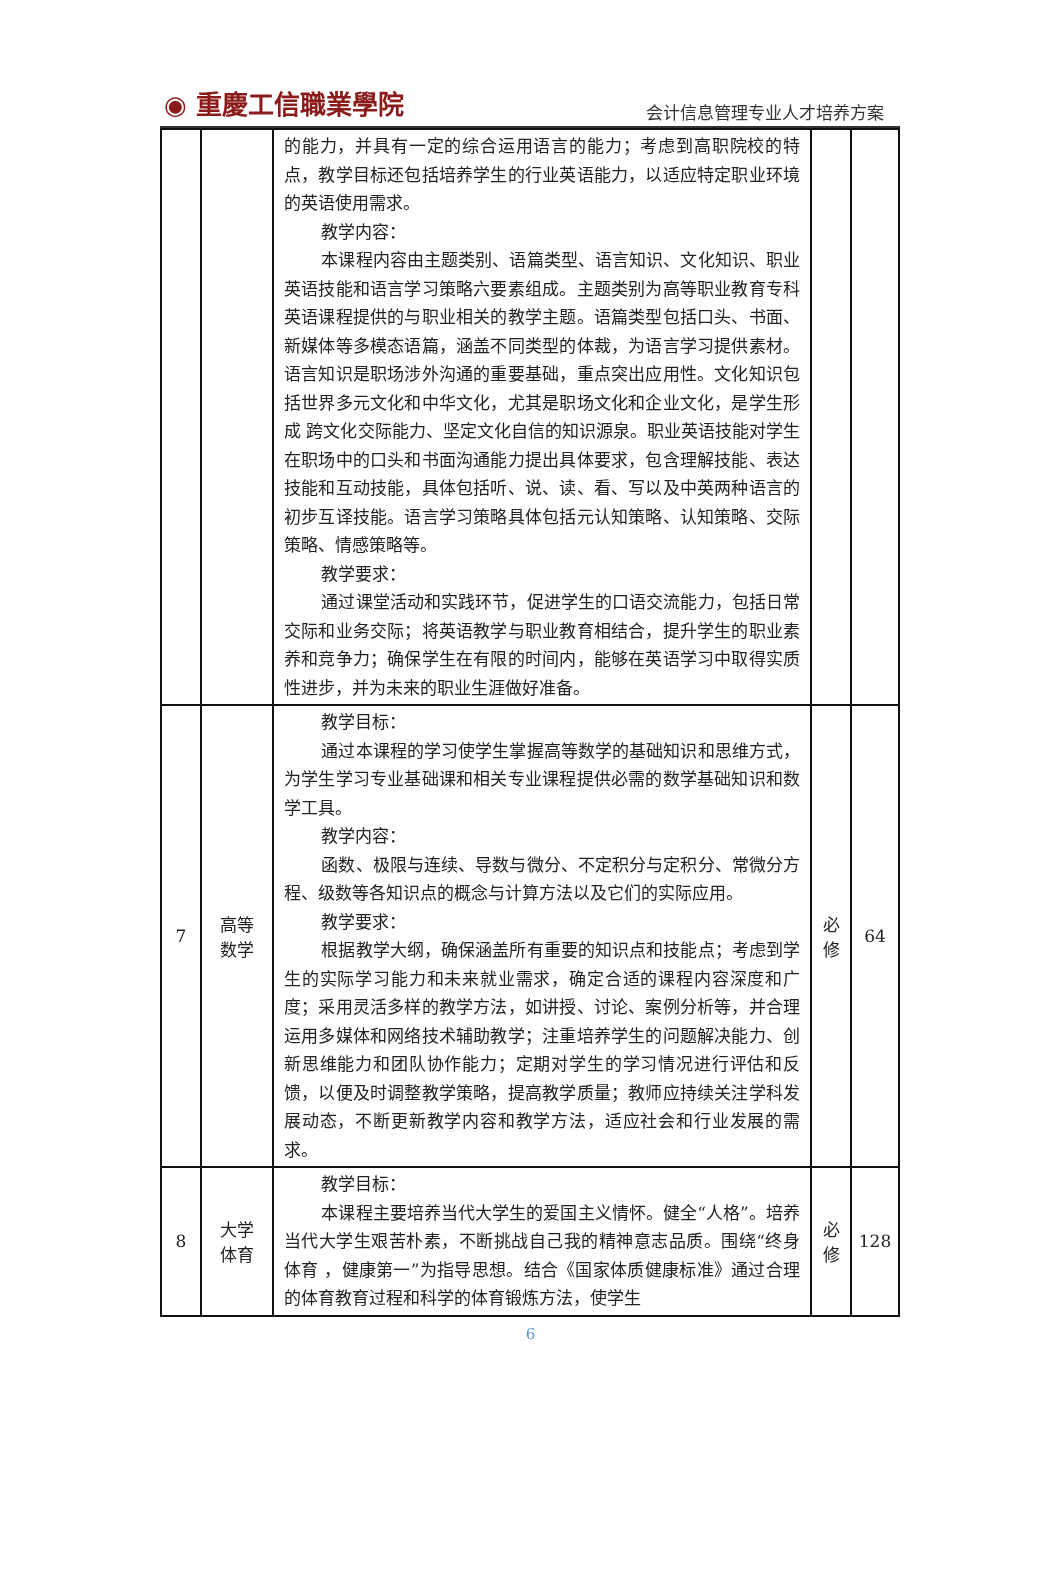◉ 重慶工信職業學院 会计信息管理专业人才培养方案
| | | 的能力，并具有一定的综合运用语言的能力；考虑到高职院校的特点，教学目标还包括培养学生的行业英语能力，以适应特定职业环境的英语使用需求。 教学内容： 本课程内容由主题类别、语篇类型、语言知识、文化知识、职业英语技能和语言学习策略六要素组成。主题类别为高等职业教育专科英语课程提供的与职业相关的教学主题。语篇类型包括口头、书面、新媒体等多模态语篇，涵盖不同类型的体裁，为语言学习提供素材。语言知识是职场涉外沟通的重要基础，重点突出应用性。文化知识包括世界多元文化和中华文化，尤其是职场文化和企业文化，是学生形成 跨文化交际能力、坚定文化自信的知识源泉。职业英语技能对学生在职场中的口头和书面沟通能力提出具体要求，包含理解技能、表达技能和互动技能，具体包括听、说、读、看、写以及中英两种语言的初步互译技能。语言学习策略具体包括元认知策略、认知策略、交际策略、情感策略等。 教学要求： 通过课堂活动和实践环节，促进学生的口语交流能力，包括日常交际和业务交际；将英语教学与职业教育相结合，提升学生的职业素养和竞争力；确保学生在有限的时间内，能够在英语学习中取得实质性进步，并为未来的职业生涯做好准备。 | | |
| 7 | 高等 数学 | 教学目标： 通过本课程的学习使学生掌握高等数学的基础知识和思维方式，为学生学习专业基础课和相关专业课程提供必需的数学基础知识和数学工具。 教学内容： 函数、极限与连续、导数与微分、不定积分与定积分、常微分方程、级数等各知识点的概念与计算方法以及它们的实际应用。 教学要求： 根据教学大纲，确保涵盖所有重要的知识点和技能点；考虑到学生的实际学习能力和未来就业需求，确定合适的课程内容深度和广度；采用灵活多样的教学方法，如讲授、讨论、案例分析等，并合理运用多媒体和网络技术辅助教学；注重培养学生的问题解决能力、创新思维能力和团队协作能力；定期对学生的学习情况进行评估和反馈，以便及时调整教学策略，提高教学质量；教师应持续关注学科发展动态，不断更新教学内容和教学方法，适应社会和行业发展的需求。 | 必 修 | 64 |
| 8 | 大学 体育 | 教学目标： 本课程主要培养当代大学生的爱国主义情怀。健全“人格”。培养当代大学生艰苦朴素，不断挑战自己我的精神意志品质。围绕“终身体育 ，健康第一”为指导思想。结合《国家体质健康标准》通过合理的体育教育过程和科学的体育锻炼方法，使学生 | 必 修 | 128 |
6